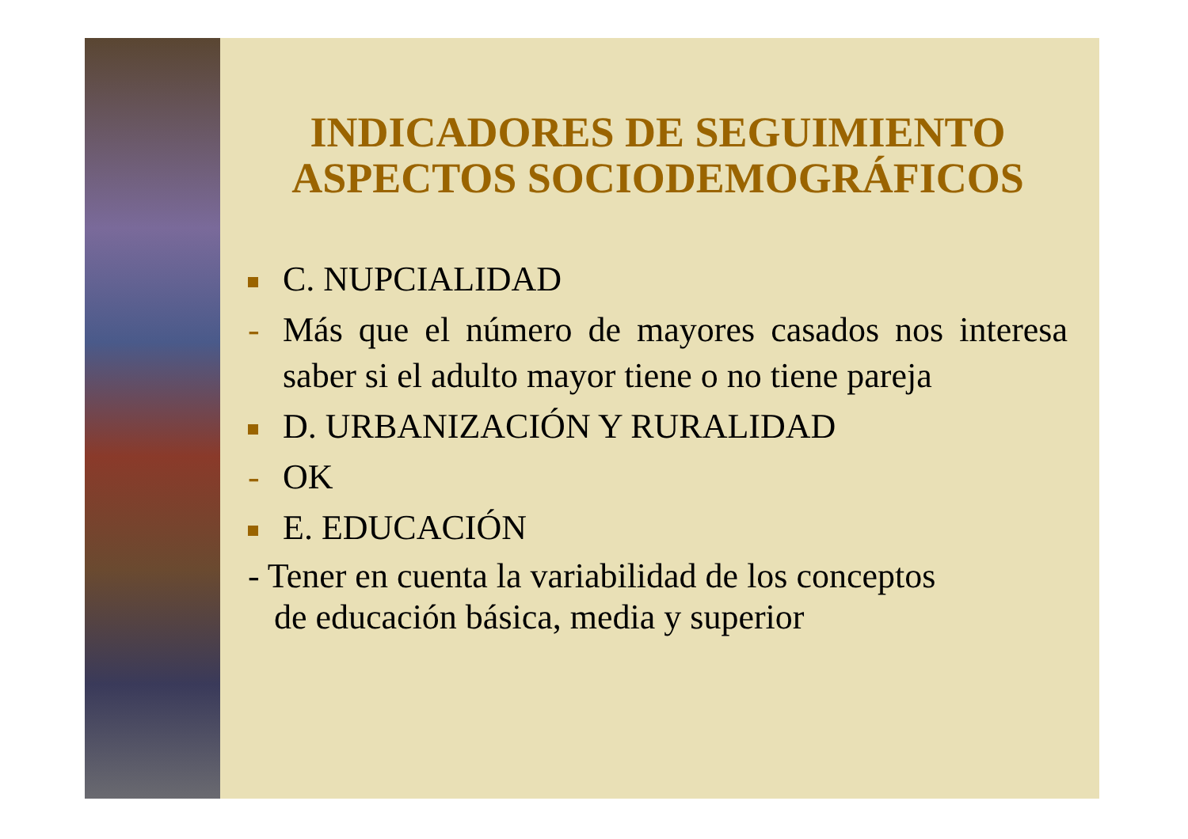INDICADORES DE SEGUIMIENTO ASPECTOS SOCIODEMOGRÁFICOS
C. NUPCIALIDAD
- Más que el número de mayores casados nos interesa saber si el adulto mayor tiene o no tiene pareja
D. URBANIZACIÓN Y RURALIDAD
- OK
E. EDUCACIÓN
- Tener en cuenta la variabilidad de los conceptos
de educación básica, media y superior